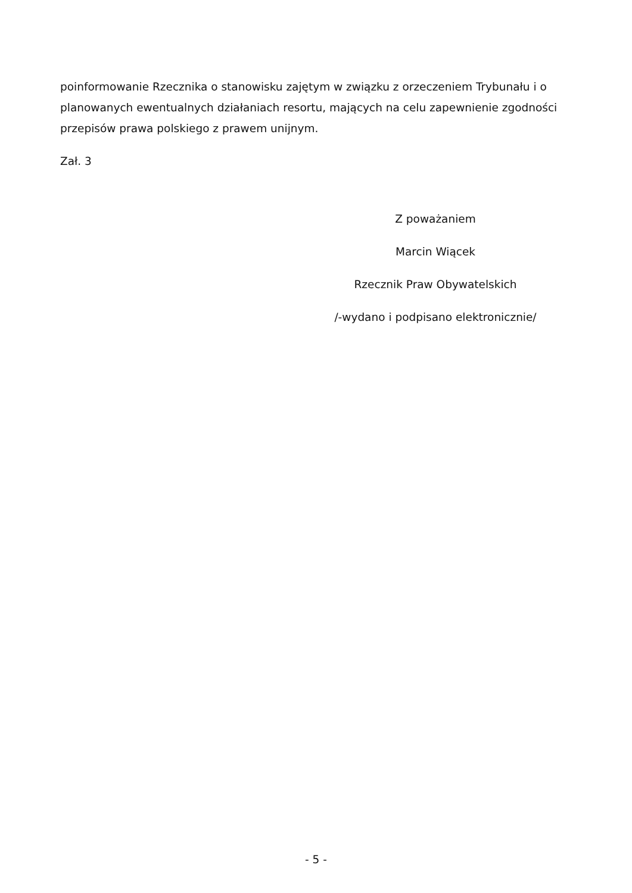poinformowanie Rzecznika o stanowisku zajętym w związku z orzeczeniem Trybunału i o planowanych ewentualnych działaniach resortu, mających na celu zapewnienie zgodności przepisów prawa polskiego z prawem unijnym.
Zał. 3
Z poważaniem
Marcin Wiącek
Rzecznik Praw Obywatelskich
/-wydano i podpisano elektronicznie/
- 5 -